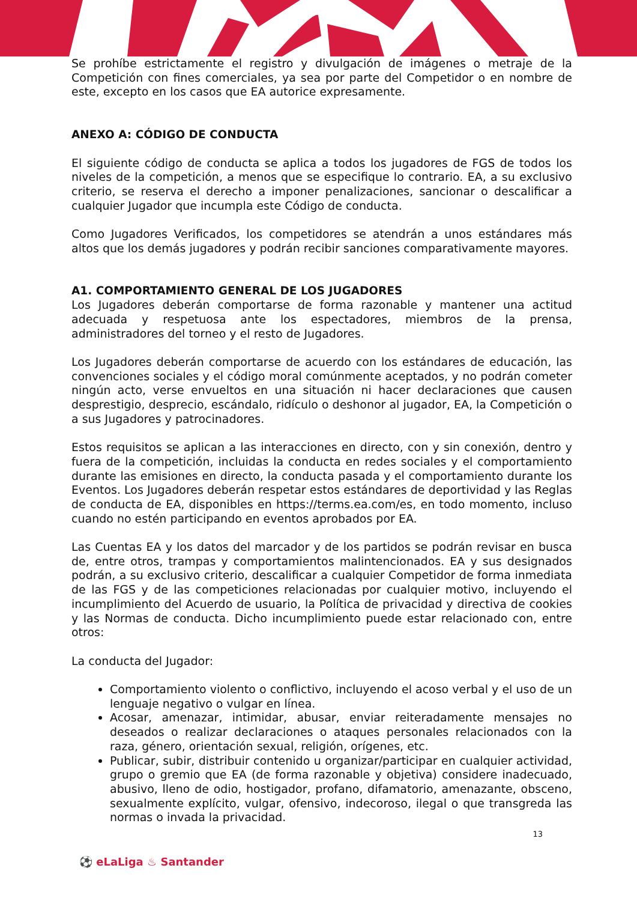Se prohíbe estrictamente el registro y divulgación de imágenes o metraje de la Competición con fines comerciales, ya sea por parte del Competidor o en nombre de este, excepto en los casos que EA autorice expresamente.
ANEXO A: CÓDIGO DE CONDUCTA
El siguiente código de conducta se aplica a todos los jugadores de FGS de todos los niveles de la competición, a menos que se especifique lo contrario. EA, a su exclusivo criterio, se reserva el derecho a imponer penalizaciones, sancionar o descalificar a cualquier Jugador que incumpla este Código de conducta.
Como Jugadores Verificados, los competidores se atendrán a unos estándares más altos que los demás jugadores y podrán recibir sanciones comparativamente mayores.
A1. COMPORTAMIENTO GENERAL DE LOS JUGADORES
Los Jugadores deberán comportarse de forma razonable y mantener una actitud adecuada y respetuosa ante los espectadores, miembros de la prensa, administradores del torneo y el resto de Jugadores.
Los Jugadores deberán comportarse de acuerdo con los estándares de educación, las convenciones sociales y el código moral comúnmente aceptados, y no podrán cometer ningún acto, verse envueltos en una situación ni hacer declaraciones que causen desprestigio, desprecio, escándalo, ridículo o deshonor al jugador, EA, la Competición o a sus Jugadores y patrocinadores.
Estos requisitos se aplican a las interacciones en directo, con y sin conexión, dentro y fuera de la competición, incluidas la conducta en redes sociales y el comportamiento durante las emisiones en directo, la conducta pasada y el comportamiento durante los Eventos. Los Jugadores deberán respetar estos estándares de deportividad y las Reglas de conducta de EA, disponibles en https://terms.ea.com/es, en todo momento, incluso cuando no estén participando en eventos aprobados por EA.
Las Cuentas EA y los datos del marcador y de los partidos se podrán revisar en busca de, entre otros, trampas y comportamientos malintencionados. EA y sus designados podrán, a su exclusivo criterio, descalificar a cualquier Competidor de forma inmediata de las FGS y de las competiciones relacionadas por cualquier motivo, incluyendo el incumplimiento del Acuerdo de usuario, la Política de privacidad y directiva de cookies y las Normas de conducta. Dicho incumplimiento puede estar relacionado con, entre otros:
La conducta del Jugador:
Comportamiento violento o conflictivo, incluyendo el acoso verbal y el uso de un lenguaje negativo o vulgar en línea.
Acosar, amenazar, intimidar, abusar, enviar reiteradamente mensajes no deseados o realizar declaraciones o ataques personales relacionados con la raza, género, orientación sexual, religión, orígenes, etc.
Publicar, subir, distribuir contenido u organizar/participar en cualquier actividad, grupo o gremio que EA (de forma razonable y objetiva) considere inadecuado, abusivo, lleno de odio, hostigador, profano, difamatorio, amenazante, obsceno, sexualmente explícito, vulgar, ofensivo, indecoroso, ilegal o que transgreda las normas o invada la privacidad.
13
⚽ eLaLiga ♨ Santander